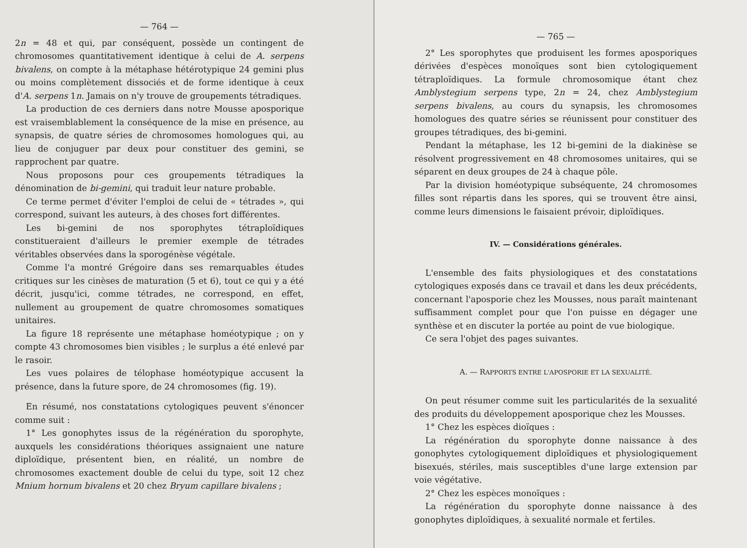— 764 —
2n = 48 et qui, par conséquent, possède un contingent de chromosomes quantitativement identique à celui de A. serpens bivalens, on compte à la métaphase hétérotypique 24 gemini plus ou moins complètement dissociés et de forme identique à ceux d'A. serpens 1n. Jamais on n'y trouve de groupements tétradiques.
La production de ces derniers dans notre Mousse aposporique est vraisemblablement la conséquence de la mise en présence, au synapsis, de quatre séries de chromosomes homologues qui, au lieu de conjuguer par deux pour constituer des gemini, se rapprochent par quatre.
Nous proposons pour ces groupements tétradiques la dénomination de bi-gemini, qui traduit leur nature probable.
Ce terme permet d'éviter l'emploi de celui de « tétrades », qui correspond, suivant les auteurs, à des choses fort différentes.
Les bi-gemini de nos sporophytes tétraploïdiques constitueraient d'ailleurs le premier exemple de tétrades véritables observées dans la sporogénèse végétale.
Comme l'a montré Grégoire dans ses remarquables études critiques sur les cinèses de maturation (5 et 6), tout ce qui y a été décrit, jusqu'ici, comme tétrades, ne correspond, en effet, nullement au groupement de quatre chromosomes somatiques unitaires.
La figure 18 représente une métaphase homéotypique ; on y compte 43 chromosomes bien visibles ; le surplus a été enlevé par le rasoir.
Les vues polaires de télophase homéotypique accusent la présence, dans la future spore, de 24 chromosomes (fig. 19).
En résumé, nos constatations cytologiques peuvent s'énoncer comme suit :
1° Les gonophytes issus de la régénération du sporophyte, auxquels les considérations théoriques assignaient une nature diploïdique, présentent bien, en réalité, un nombre de chromosomes exactement double de celui du type, soit 12 chez Mnium hornum bivalens et 20 chez Bryum capillare bivalens ;
— 765 —
2° Les sporophytes que produisent les formes aposporiques dérivées d'espèces monoïques sont bien cytologiquement tétraploïdiques. La formule chromosomique étant chez Amblystegium serpens type, 2n = 24, chez Amblystegium serpens bivalens, au cours du synapsis, les chromosomes homologues des quatre séries se réunissent pour constituer des groupes tétradiques, des bi-gemini.
Pendant la métaphase, les 12 bi-gemini de la diakinèse se résolvent progressivement en 48 chromosomes unitaires, qui se séparent en deux groupes de 24 à chaque pôle.
Par la division homéotypique subséquente, 24 chromosomes filles sont répartis dans les spores, qui se trouvent être ainsi, comme leurs dimensions le faisaient prévoir, diploïdiques.
IV. — Considérations générales.
L'ensemble des faits physiologiques et des constatations cytologiques exposés dans ce travail et dans les deux précédents, concernant l'aposporie chez les Mousses, nous paraît maintenant suffisamment complet pour que l'on puisse en dégager une synthèse et en discuter la portée au point de vue biologique.
Ce sera l'objet des pages suivantes.
A. — RAPPORTS ENTRE L'APOSPORIE ET LA SEXUALITÉ.
On peut résumer comme suit les particularités de la sexualité des produits du développement aposporique chez les Mousses.
1° Chez les espèces dioïques :
La régénération du sporophyte donne naissance à des gonophytes cytologiquement diploïdiques et physiologiquement bisexués, stériles, mais susceptibles d'une large extension par voie végétative.
2° Chez les espèces monoïques :
La régénération du sporophyte donne naissance à des gonophytes diploïdiques, à sexualité normale et fertiles.